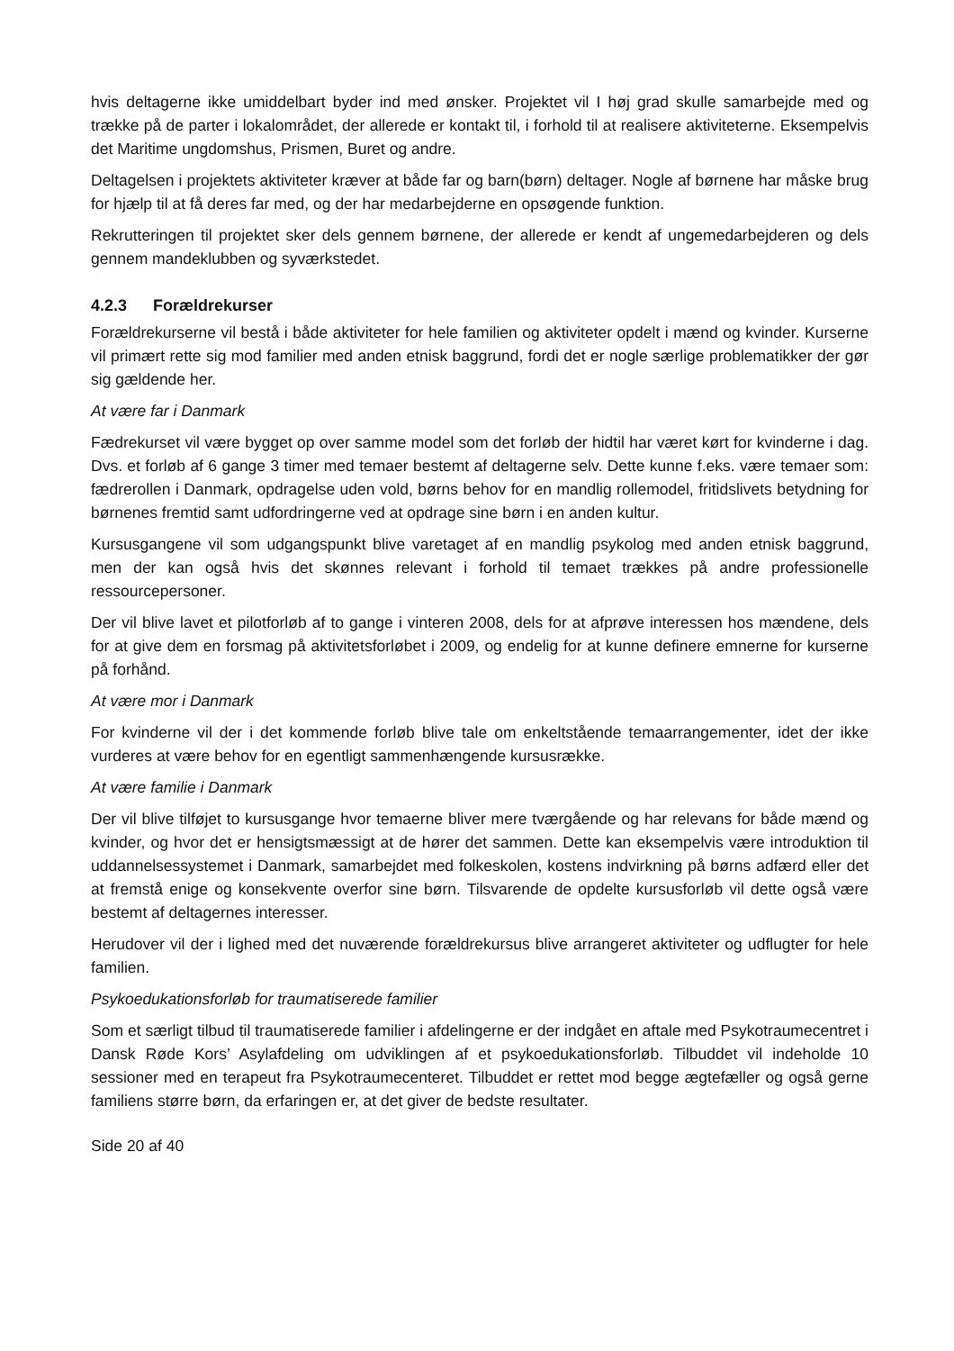hvis deltagerne ikke umiddelbart byder ind med ønsker. Projektet vil I høj grad skulle samarbejde med og trække på de parter i lokalområdet, der allerede er kontakt til, i forhold til at realisere aktiviteterne. Eksempelvis det Maritime ungdomshus, Prismen, Buret og andre.
Deltagelsen i projektets aktiviteter kræver at både far og barn(børn) deltager. Nogle af børnene har måske brug for hjælp til at få deres far med, og der har medarbejderne en opsøgende funktion.
Rekrutteringen til projektet sker dels gennem børnene, der allerede er kendt af ungemedarbejderen og dels gennem mandeklubben og syværkstedet.
4.2.3 Forældrekurser
Forældrekurserne vil bestå i både aktiviteter for hele familien og aktiviteter opdelt i mænd og kvinder. Kurserne vil primært rette sig mod familier med anden etnisk baggrund, fordi det er nogle særlige problematikker der gør sig gældende her.
At være far i Danmark
Fædrekurset vil være bygget op over samme model som det forløb der hidtil har været kørt for kvinderne i dag. Dvs. et forløb af 6 gange 3 timer med temaer bestemt af deltagerne selv. Dette kunne f.eks. være temaer som: fædrerollen i Danmark, opdragelse uden vold, børns behov for en mandlig rollemodel, fritidslivets betydning for børnenes fremtid samt udfordringerne ved at opdrage sine børn i en anden kultur.
Kursusgangene vil som udgangspunkt blive varetaget af en mandlig psykolog med anden etnisk baggrund, men der kan også hvis det skønnes relevant i forhold til temaet trækkes på andre professionelle ressourcepersoner.
Der vil blive lavet et pilotforløb af to gange i vinteren 2008, dels for at afprøve interessen hos mændene, dels for at give dem en forsmag på aktivitetsforløbet i 2009, og endelig for at kunne definere emnerne for kurserne på forhånd.
At være mor i Danmark
For kvinderne vil der i det kommende forløb blive tale om enkeltstående temaarrangementer, idet der ikke vurderes at være behov for en egentligt sammenhængende kursusrække.
At være familie i Danmark
Der vil blive tilføjet to kursusgange hvor temaerne bliver mere tværgående og har relevans for både mænd og kvinder, og hvor det er hensigtsmæssigt at de hører det sammen. Dette kan eksempelvis være introduktion til uddannelsessystemet i Danmark, samarbejdet med folkeskolen, kostens indvirkning på børns adfærd eller det at fremstå enige og konsekvente overfor sine børn. Tilsvarende de opdelte kursusforløb vil dette også være bestemt af deltagernes interesser.
Herudover vil der i lighed med det nuværende forældrekursus blive arrangeret aktiviteter og udflugter for hele familien.
Psykoedukationsforløb for traumatiserede familier
Som et særligt tilbud til traumatiserede familier i afdelingerne er der indgået en aftale med Psykotraumecentret i Dansk Røde Kors’ Asylafdeling om udviklingen af et psykoedukationsforløb. Tilbuddet vil indeholde 10 sessioner med en terapeut fra Psykotraumecenteret. Tilbuddet er rettet mod begge ægtefæller og også gerne familiens større børn, da erfaringen er, at det giver de bedste resultater.
Side 20 af 40